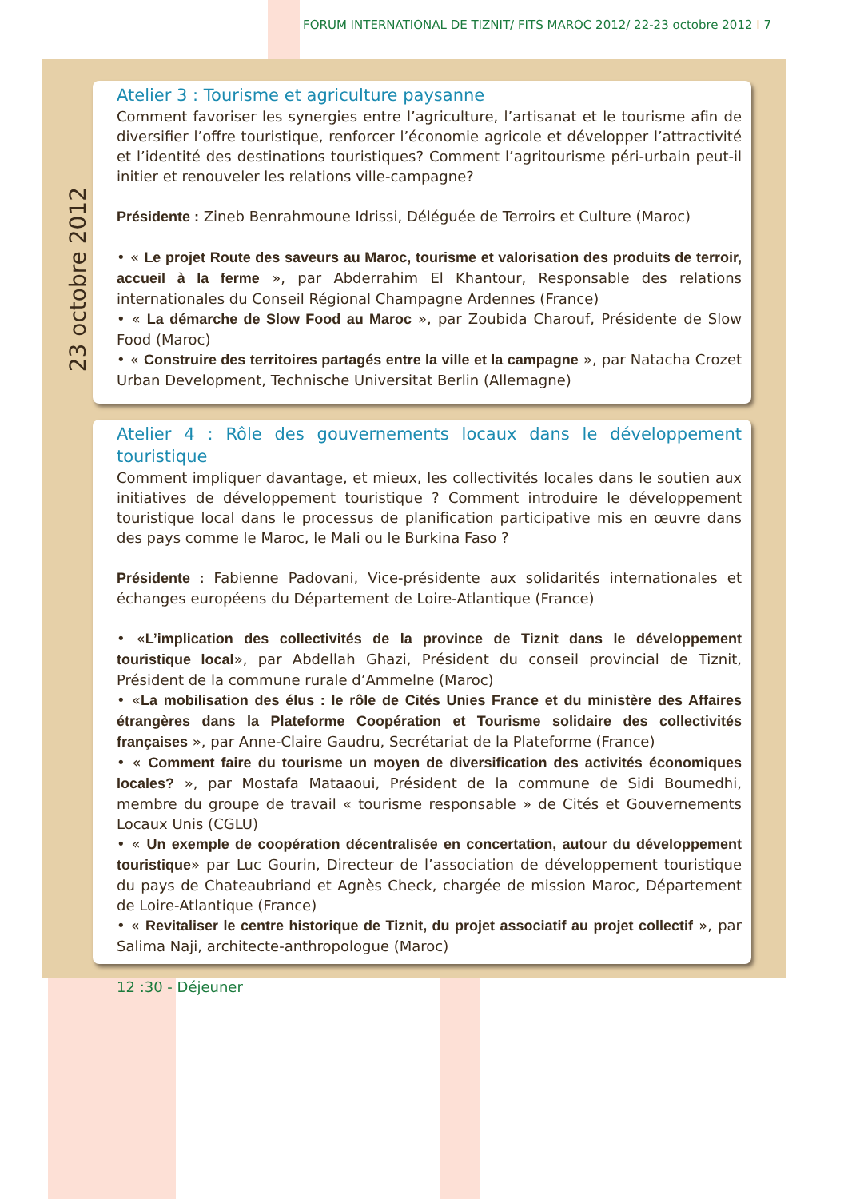FORUM INTERNATIONAL DE TIZNIT/ FITS MAROC 2012/ 22-23 octobre 2012 I 7
23 octobre 2012
Atelier 3 : Tourisme et agriculture paysanne
Comment favoriser les synergies entre l’agriculture, l’artisanat et le tourisme afin de diversifier l’offre touristique, renforcer l’économie agricole et développer l’attractivité et l’identité des destinations touristiques? Comment l’agritourisme péri-urbain peut-il initier et renouveler les relations ville-campagne?
Présidente : Zineb Benrahmoune Idrissi, Déléguée de Terroirs et Culture (Maroc)
• « Le projet Route des saveurs au Maroc, tourisme et valorisation des produits de terroir, accueil à la ferme », par Abderrahim El Khantour, Responsable des relations internationales du Conseil Régional Champagne Ardennes (France)
• « La démarche de Slow Food au Maroc », par Zoubida Charouf, Présidente de Slow Food (Maroc)
• « Construire des territoires partagés entre la ville et la campagne », par Natacha Crozet Urban Development, Technische Universitat Berlin (Allemagne)
Atelier 4 : Rôle des gouvernements locaux dans le développement touristique
Comment impliquer davantage, et mieux, les collectivités locales dans le soutien aux initiatives de développement touristique ? Comment introduire le développement touristique local dans le processus de planification participative mis en œuvre dans des pays comme le Maroc, le Mali ou le Burkina Faso ?
Présidente : Fabienne Padovani, Vice-présidente aux solidarités internationales et échanges européens du Département de Loire-Atlantique (France)
• «L’implication des collectivités de la province de Tiznit dans le développement touristique local», par Abdellah Ghazi, Président du conseil provincial de Tiznit, Président de la commune rurale d’Ammelne (Maroc)
• «La mobilisation des élus : le rôle de Cités Unies France et du ministère des Affaires étrangères dans la Plateforme Coopération et Tourisme solidaire des collectivités françaises », par Anne-Claire Gaudru, Secrétariat de la Plateforme (France)
• « Comment faire du tourisme un moyen de diversification des activités économiques locales? », par Mostafa Mataaoui, Président de la commune de Sidi Boumedhi, membre du groupe de travail « tourisme responsable » de Cités et Gouvernements Locaux Unis (CGLU)
• « Un exemple de coopération décentralisée en concertation, autour du développement touristique» par Luc Gourin, Directeur de l’association de développement touristique du pays de Chateaubriand et Agnès Check, chargée de mission Maroc, Département de Loire-Atlantique (France)
• « Revitaliser le centre historique de Tiznit, du projet associatif au projet collectif », par Salima Naji, architecte-anthropologue (Maroc)
12 :30 - Déjeuner